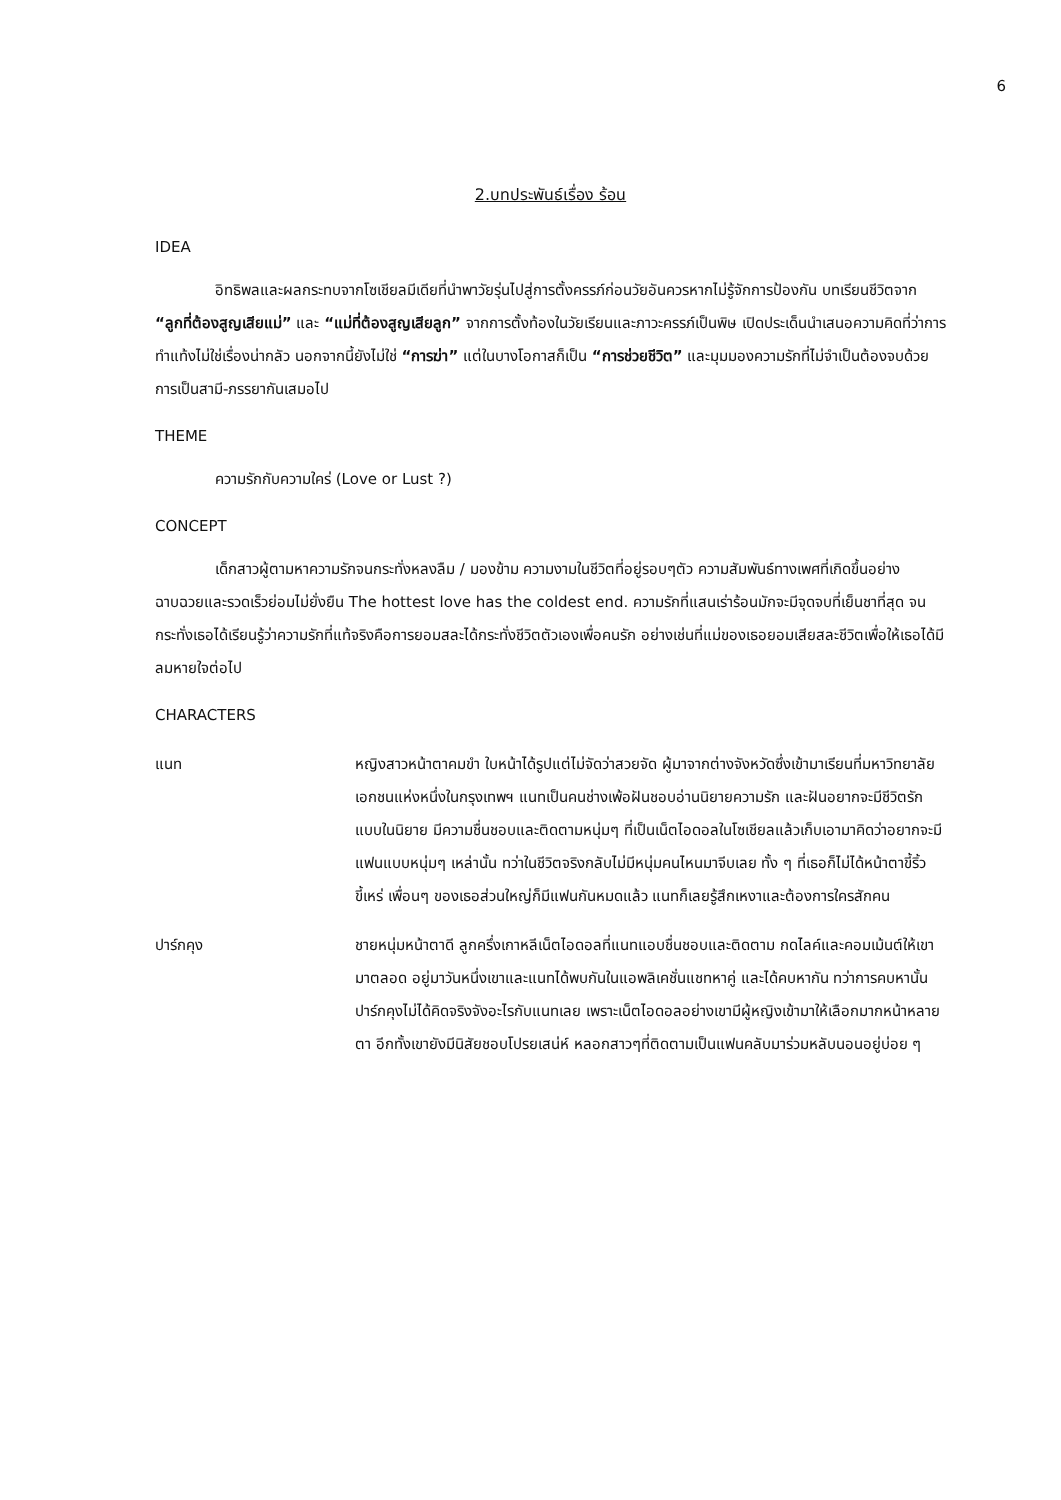6
2.บทประพันธ์เรื่อง ร้อน
IDEA
อิทธิพลและผลกระทบจากโซเชียลมีเดียที่นำพาวัยรุ่นไปสู่การตั้งครรภ์ก่อนวัยอันควรหากไม่รู้จักการป้องกัน บทเรียนชีวิตจาก “ลูกที่ต้องสูญเสียแม่” และ “แม่ที่ต้องสูญเสียลูก” จากการตั้งท้องในวัยเรียนและภาวะครรภ์เป็นพิษ เปิดประเด็นนำเสนอความคิดที่ว่าการทำแท้งไม่ใช่เรื่องน่ากลัว นอกจากนี้ยังไม่ใช่ “การฆ่า” แต่ในบางโอกาสก็เป็น “การช่วยชีวิต” และมุมมองความรักที่ไม่จำเป็นต้องจบด้วยการเป็นสามี-ภรรยากันเสมอไป
THEME
ความรักกับความใคร่ (Love or Lust ?)
CONCEPT
เด็กสาวผู้ตามหาความรักจนกระทั่งหลงลืม / มองข้าม ความงามในชีวิตที่อยู่รอบๆตัว ความสัมพันธ์ทางเพศที่เกิดขึ้นอย่างฉาบฉวยและรวดเร็วย่อมไม่ยั่งยืน The hottest love has the coldest end. ความรักที่แสนเร่าร้อนมักจะมีจุดจบที่เย็นชาที่สุด จนกระทั่งเธอได้เรียนรู้ว่าความรักที่แท้จริงคือการยอมสละได้กระทั่งชีวิตตัวเองเพื่อคนรัก อย่างเช่นที่แม่ของเธอยอมเสียสละชีวิตเพื่อให้เธอได้มีลมหายใจต่อไป
CHARACTERS
แนท หญิงสาวหน้าตาคมขำ ใบหน้าได้รูปแต่ไม่จัดว่าสวยจัด ผู้มาจากต่างจังหวัดซึ่งเข้ามาเรียนที่มหาวิทยาลัยเอกชนแห่งหนึ่งในกรุงเทพฯ แนทเป็นคนช่างเพ้อฝันชอบอ่านนิยายความรัก และฝันอยากจะมีชีวิตรักแบบในนิยาย มีความชื่นชอบและติดตามหนุ่มๆ ที่เป็นเน็ตไอดอลในโซเชียลแล้วเก็บเอามาคิดว่าอยากจะมีแฟนแบบหนุ่มๆ เหล่านั้น ทว่าในชีวิตจริงกลับไม่มีหนุ่มคนไหนมาจีบเลย ทั้ง ๆ ที่เธอก็ไม่ได้หน้าตาขี้ริ้วขี้เหร่ เพื่อนๆ ของเธอส่วนใหญ่ก็มีแฟนกันหมดแล้ว แนทก็เลยรู้สึกเหงาและต้องการใครสักคน
ปาร์กคุง ชายหนุ่มหน้าตาดี ลูกครึ่งเกาหลีเน็ตไอดอลที่แนทแอบชื่นชอบและติดตาม กดไลค์และคอมเม้นต์ให้เขามาตลอด อยู่มาวันหนึ่งเขาและแนทได้พบกันในแอพลิเคชั่นแชทหาคู่ และได้คบหากัน ทว่าการคบหานั้นปาร์กคุงไม่ได้คิดจริงจังอะไรกับแนทเลย เพราะเน็ตไอดอลอย่างเขามีผู้หญิงเข้ามาให้เลือกมากหน้าหลายตา อีกทั้งเขายังมีนิสัยชอบโปรยเสน่ห์ หลอกสาวๆที่ติดตามเป็นแฟนคลับมาร่วมหลับนอนอยู่บ่อย ๆ